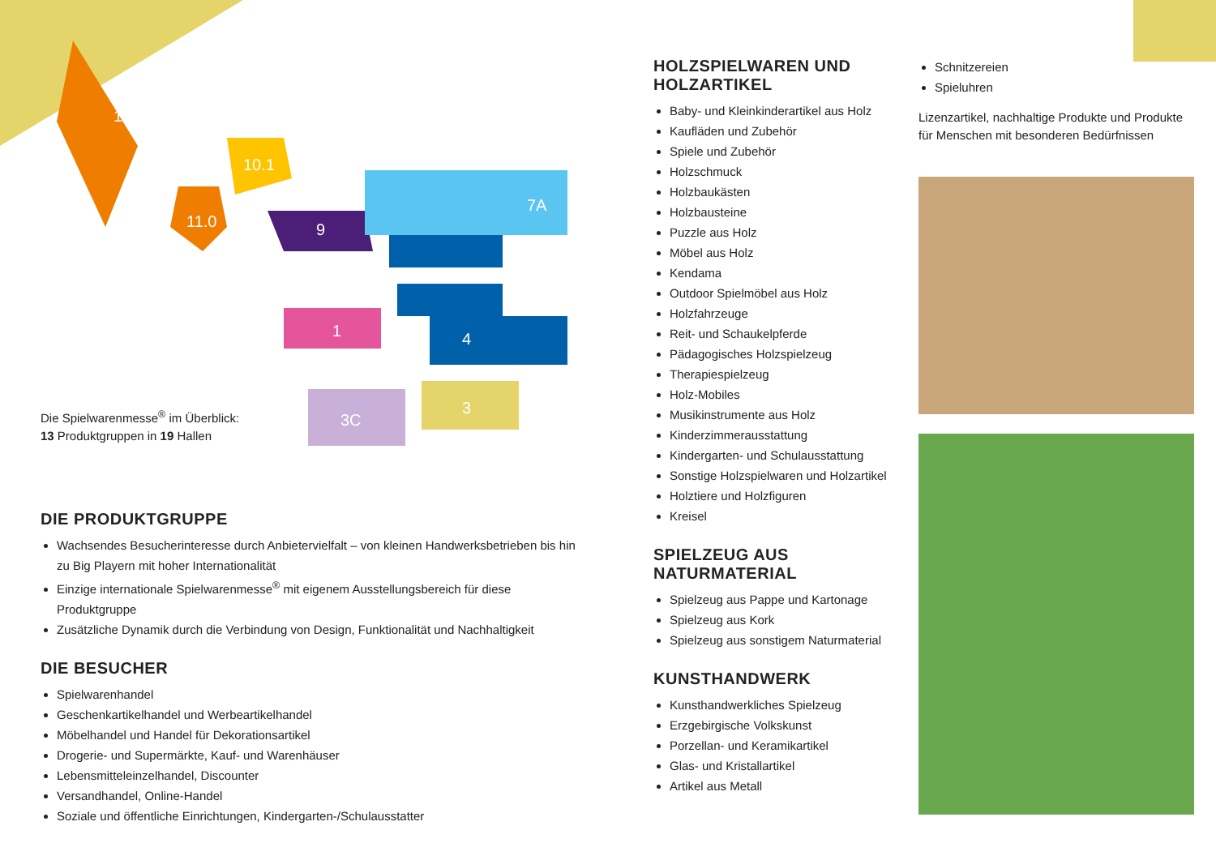12.2
11.0
10.1
9
7A
1
4
3
3C
Die Spielwarenmesse<sup>®</sup> im Überblick:
13 Produktgruppen in 19 Hallen
DIE PRODUKTGRUPPE
Wachsendes Besucherinteresse durch Anbietervielfalt – von kleinen Handwerksbetrieben bis hin zu Big Playern mit hoher Internationalität
Einzige internationale Spielwarenmesse<sup>®</sup> mit eigenem Ausstellungsbereich für diese Produktgruppe
Zusätzliche Dynamik durch die Verbindung von Design, Funktionalität und Nachhaltigkeit
DIE BESUCHER
Spielwarenhandel
Geschenkartikelhandel und Werbeartikelhandel
Möbelhandel und Handel für Dekorationsartikel
Drogerie- und Supermärkte, Kauf- und Warenhäuser
Lebensmitteleinzelhandel, Discounter
Versandhandel, Online-Handel
Soziale und öffentliche Einrichtungen, Kindergarten-/Schulausstatter
HOLZSPIELWAREN UND HOLZARTIKEL
Baby- und Kleinkinderartikel aus Holz
Kaufläden und Zubehör
Spiele und Zubehör
Holzschmuck
Holzbaukästen
Holzbausteine
Puzzle aus Holz
Möbel aus Holz
Kendama
Outdoor Spielmöbel aus Holz
Holzfahrzeuge
Reit- und Schaukelpferde
Pädagogisches Holzspielzeug
Therapiespielzeug
Holz-Mobiles
Musikinstrumente aus Holz
Kinderzimmerausstattung
Kindergarten- und Schulausstattung
Sonstige Holzspielwaren und Holzartikel
Holztiere und Holzfiguren
Kreisel
SPIELZEUG AUS NATURMATERIAL
Spielzeug aus Pappe und Kartonage
Spielzeug aus Kork
Spielzeug aus sonstigem Naturmaterial
KUNSTHANDWERK
Kunsthandwerkliches Spielzeug
Erzgebirgische Volkskunst
Porzellan- und Keramikartikel
Glas- und Kristallartikel
Artikel aus Metall
Schnitzereien
Spieluhren
Lizenzartikel, nachhaltige Produkte und Produkte für Menschen mit besonderen Bedürfnissen